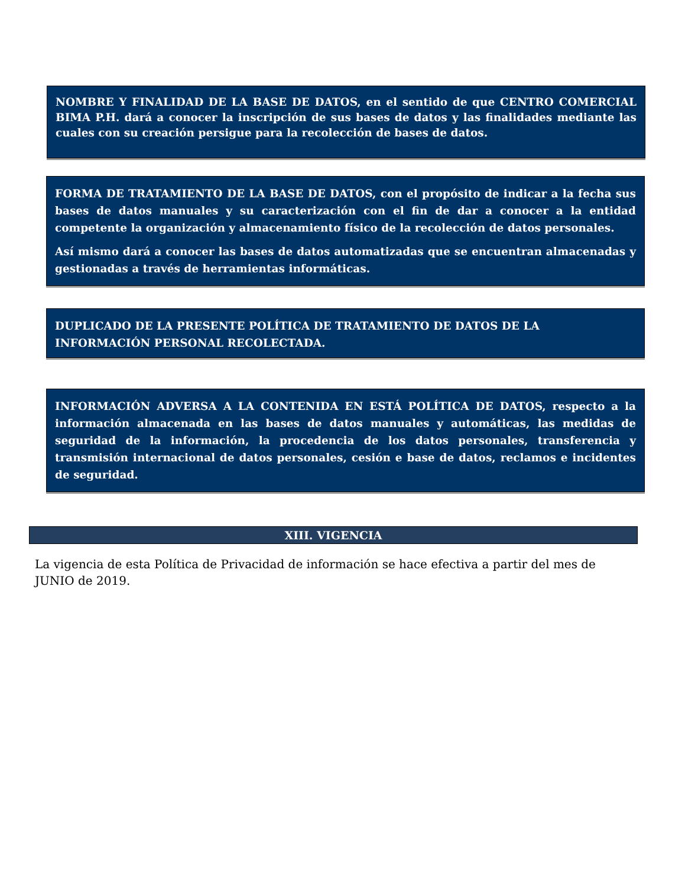NOMBRE Y FINALIDAD DE LA BASE DE DATOS, en el sentido de que CENTRO COMERCIAL BIMA P.H. dará a conocer la inscripción de sus bases de datos y las finalidades mediante las cuales con su creación persigue para la recolección de bases de datos.
FORMA DE TRATAMIENTO DE LA BASE DE DATOS, con el propósito de indicar a la fecha sus bases de datos manuales y su caracterización con el fin de dar a conocer a la entidad competente la organización y almacenamiento físico de la recolección de datos personales.
Así mismo dará a conocer las bases de datos automatizadas que se encuentran almacenadas y gestionadas a través de herramientas informáticas.
DUPLICADO DE LA PRESENTE POLÍTICA DE TRATAMIENTO DE DATOS DE LA INFORMACIÓN PERSONAL RECOLECTADA.
INFORMACIÓN ADVERSA A LA CONTENIDA EN ESTÁ POLÍTICA DE DATOS, respecto a la información almacenada en las bases de datos manuales y automáticas, las medidas de seguridad de la información, la procedencia de los datos personales, transferencia y transmisión internacional de datos personales, cesión e base de datos, reclamos e incidentes de seguridad.
XIII. VIGENCIA
La vigencia de esta Política de Privacidad de información se hace efectiva a partir del mes de JUNIO de 2019.